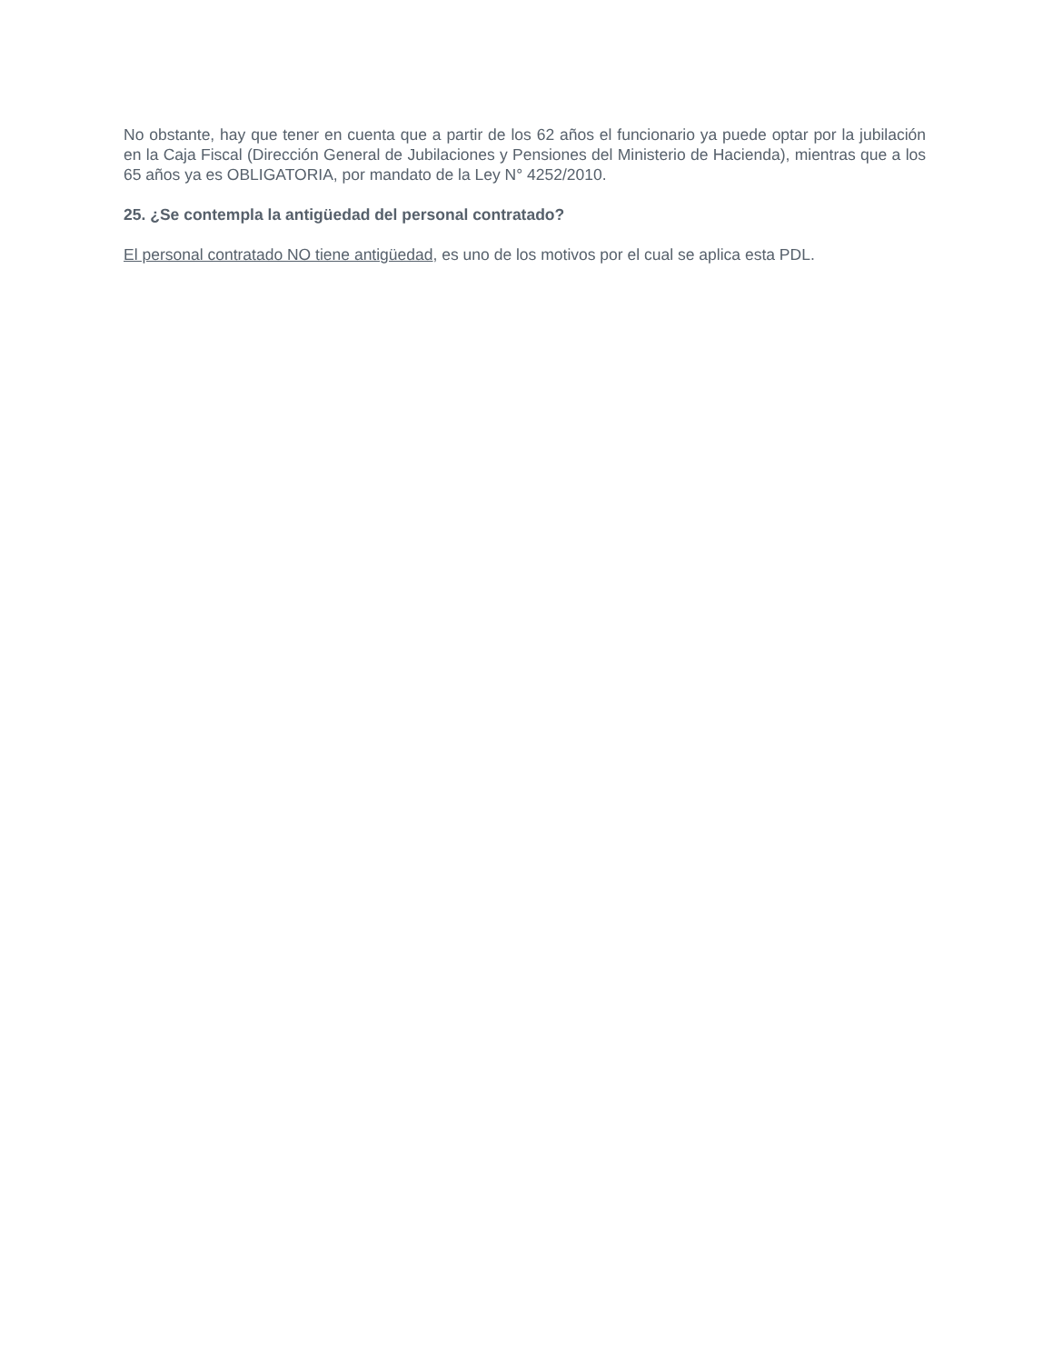No obstante, hay que tener en cuenta que a partir de los 62 años el funcionario ya puede optar por la jubilación en la Caja Fiscal (Dirección General de Jubilaciones y Pensiones del Ministerio de Hacienda), mientras que a los 65 años ya es OBLIGATORIA, por mandato de la Ley N° 4252/2010.
25. ¿Se contempla la antigüedad del personal contratado?
El personal contratado NO tiene antigüedad, es uno de los motivos por el cual se aplica esta PDL.